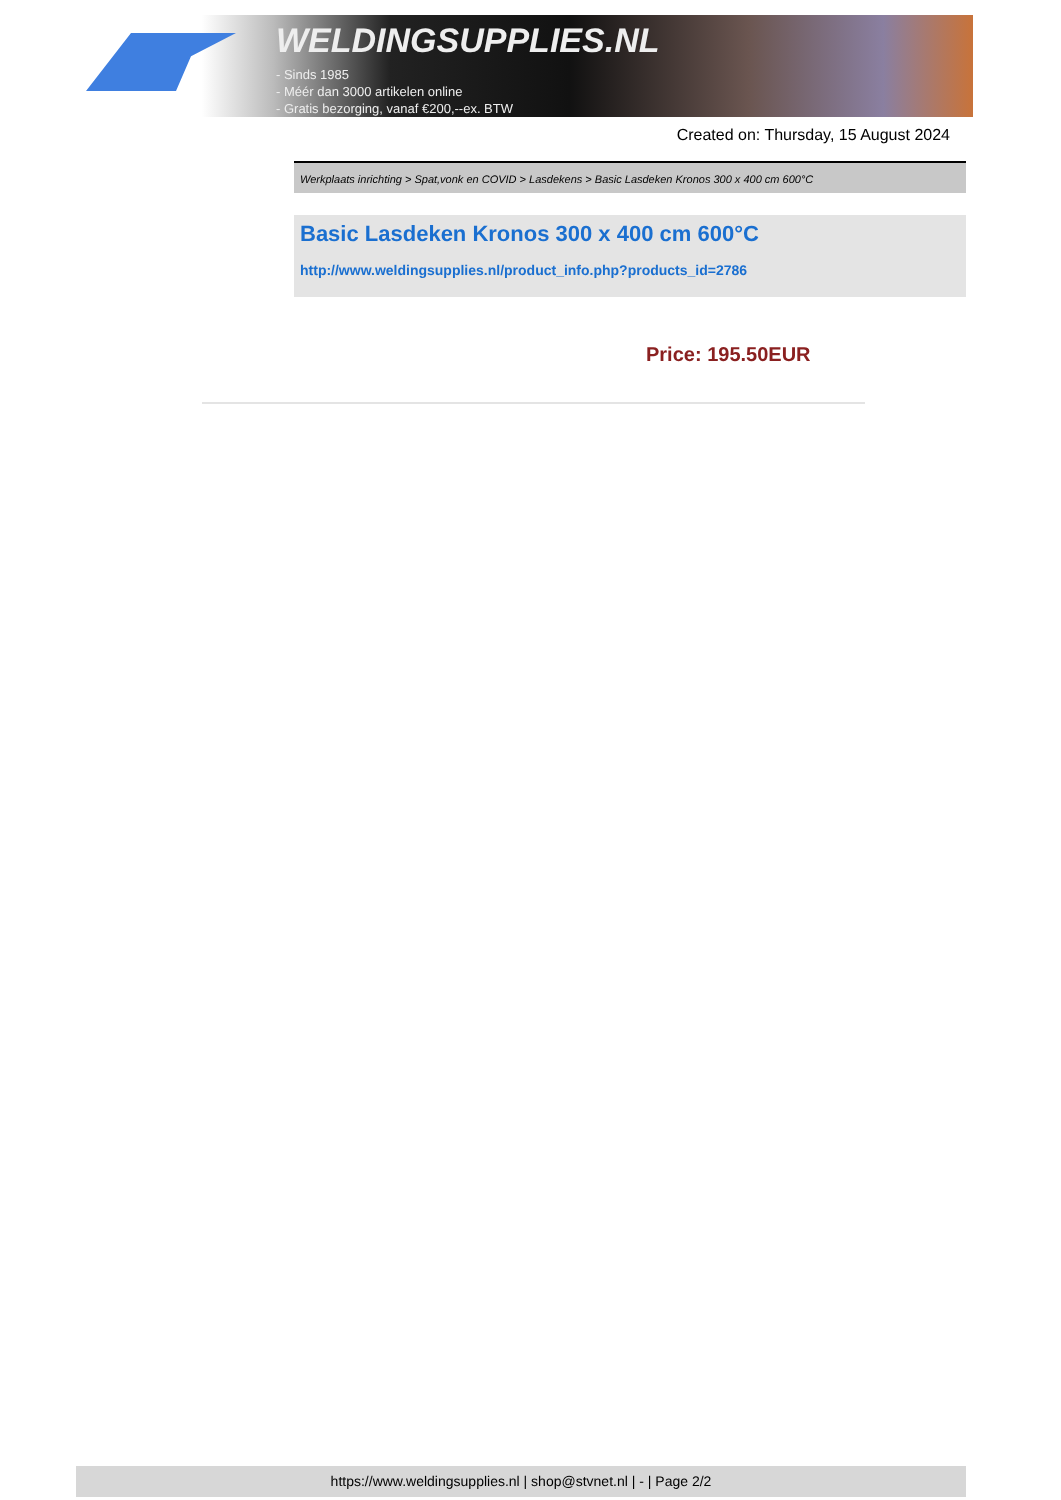WELDINGSUPPLIES.NL
- Sinds 1985
- Méér dan 3000 artikelen online
- Gratis bezorging, vanaf €200,--ex. BTW
Created on: Thursday, 15 August 2024
Werkplaats inrichting > Spat,vonk en COVID > Lasdekens > Basic Lasdeken Kronos 300 x 400 cm 600°C
Basic Lasdeken Kronos 300 x 400 cm 600°C
http://www.weldingsupplies.nl/product_info.php?products_id=2786
Price: 195.50EUR
https://www.weldingsupplies.nl | shop@stvnet.nl | - | Page 2/2